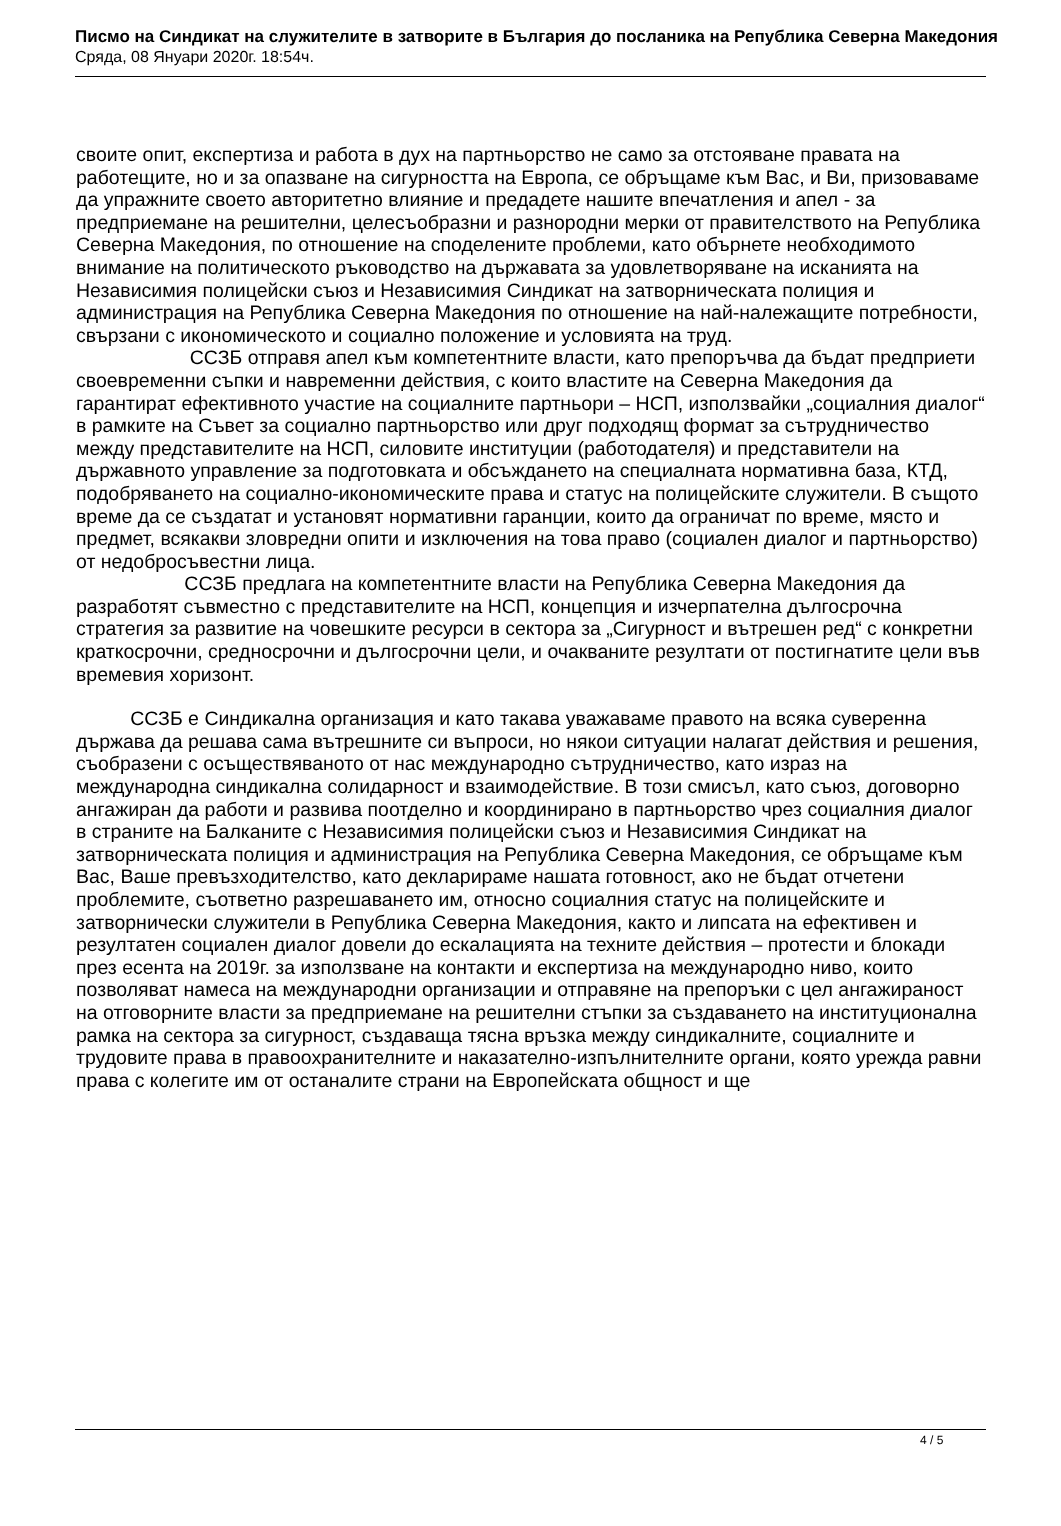Писмо на Синдикат на служителите в затворите в България до посланика на Република Северна Македония
Сряда, 08 Януари 2020г. 18:54ч.
своите опит, експертиза и работа в дух на партньорство не само за отстояване правата на работещите, но и за опазване на сигурността на Европа, се обръщаме към Вас, и Ви, призоваваме да упражните своето авторитетно влияние и предадете нашите впечатления и апел - за предприемане на решителни, целесъобразни и разнородни мерки от правителството на Република Северна Македония, по отношение на споделените проблеми, като обърнете необходимото внимание на политическото ръководство на държавата за удовлетворяване на исканията на Независимия полицейски съюз и Независимия Синдикат на затворническата полиция и администрация на Република Северна Македония по отношение на най-належащите потребности, свързани с икономическото и социално положение и условията на труд.
ССЗБ отправя апел към компетентните власти, като препоръчва да бъдат предприети своевременни съпки и навременни действия, с които властите на Северна Македония да гарантират ефективното участие на социалните партньори – НСП, използвайки „социалния диалог“ в рамките на Съвет за социално партньорство или друг подходящ формат за сътрудничество между представителите на НСП, силовите институции (работодателя) и представители на държавното управление за подготовката и обсъждането на специалната нормативна база, КТД, подобряването на социално-икономическите права и статус на полицейските служители. В същото време да се създатат и установят нормативни гаранции, които да ограничат по време, място и предмет, всякакви зловредни опити и изключения на това право (социален диалог и партньорство) от недобросъвестни лица.
ССЗБ предлага на компетентните власти на Република Северна Македония да разработят съвместно с представителите на НСП, концепция и изчерпателна дългосрочна стратегия за развитие на човешките ресурси в сектора за „Сигурност и вътрешен ред“ с конкретни краткосрочни, средносрочни и дългосрочни цели, и очакваните резултати от постигнатите цели във времевия хоризонт.
ССЗБ е Синдикална организация и като такава уважаваме правото на всяка суверенна държава да решава сама вътрешните си въпроси, но някои ситуации налагат действия и решения, съобразени с осъществяваното от нас международно сътрудничество, като израз на международна синдикална солидарност и взаимодействие. В този смисъл, като съюз, договорно ангажиран да работи и развива поотделно и координирано в партньорство чрез социалния диалог в страните на Балканите с Независимия полицейски съюз и Независимия Синдикат на затворническата полиция и администрация на Република Северна Македония, се обръщаме към Вас, Ваше превъзходителство, като декларираме нашата готовност, ако не бъдат отчетени проблемите, съответно разрешаването им, относно социалния статус на полицейските и затворнически служители в Република Северна Македония, както и липсата на ефективен и резултатен социален диалог довели до ескалацията на техните действия – протести и блокади през есента на 2019г. за използване на контакти и експертиза на международно ниво, които позволяват намеса на международни организации и отправяне на препоръки с цел ангажираност на отговорните власти за предприемане на решителни стъпки за създаването на институционална рамка на сектора за сигурност, създаваща тясна връзка между синдикалните, социалните и трудовите права в правоохранителните и наказателно-изпълнителните органи, която урежда равни права с колегите им от останалите страни на Европейската общност и ще
4 / 5